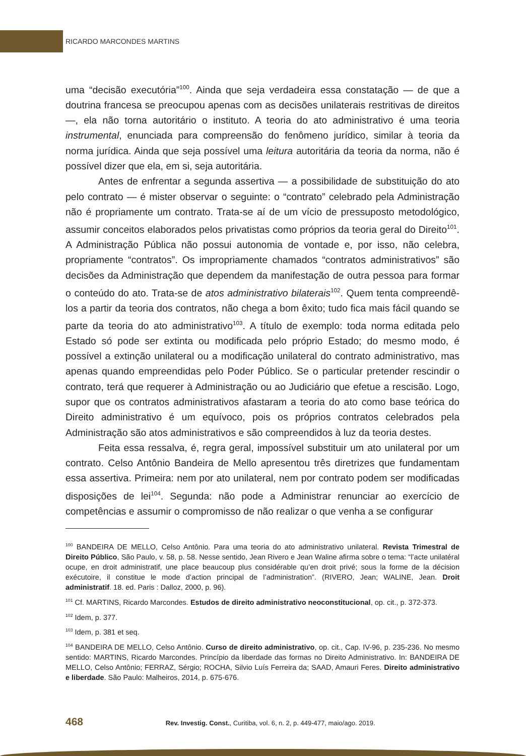RICARDO MARCONDES MARTINS
uma “decisão executória”<sup>100</sup>. Ainda que seja verdadeira essa constatação — de que a doutrina francesa se preocupou apenas com as decisões unilaterais restritivas de direitos —, ela não torna autoritário o instituto. A teoria do ato administrativo é uma teoria instrumental, enunciada para compreensão do fenômeno jurídico, similar à teoria da norma jurídica. Ainda que seja possível uma leitura autoritária da teoria da norma, não é possível dizer que ela, em si, seja autoritária.
Antes de enfrentar a segunda assertiva — a possibilidade de substituição do ato pelo contrato — é mister observar o seguinte: o “contrato” celebrado pela Administração não é propriamente um contrato. Trata-se aí de um vício de pressuposto metodológico, assumir conceitos elaborados pelos privatistas como próprios da teoria geral do Direito<sup>101</sup>. A Administração Pública não possui autonomia de vontade e, por isso, não celebra, propriamente “contratos”. Os impropriamente chamados “contratos administrativos” são decisões da Administração que dependem da manifestação de outra pessoa para formar o conteúdo do ato. Trata-se de atos administrativo bilaterais<sup>102</sup>. Quem tenta compreendê-los a partir da teoria dos contratos, não chega a bom êxito; tudo fica mais fácil quando se parte da teoria do ato administrativo<sup>103</sup>. A título de exemplo: toda norma editada pelo Estado só pode ser extinta ou modificada pelo próprio Estado; do mesmo modo, é possível a extinção unilateral ou a modificação unilateral do contrato administrativo, mas apenas quando empreendidas pelo Poder Público. Se o particular pretender rescindir o contrato, terá que requerer à Administração ou ao Judiciário que efetue a rescisão. Logo, supor que os contratos administrativos afastaram a teoria do ato como base teórica do Direito administrativo é um equívoco, pois os próprios contratos celebrados pela Administração são atos administrativos e são compreendidos à luz da teoria destes.
Feita essa ressalva, é, regra geral, impossível substituir um ato unilateral por um contrato. Celso Antônio Bandeira de Mello apresentou três diretrizes que fundamentam essa assertiva. Primeira: nem por ato unilateral, nem por contrato podem ser modificadas disposições de lei<sup>104</sup>. Segunda: não pode a Administrar renunciar ao exercício de competências e assumir o compromisso de não realizar o que venha a se configurar
<sup>100</sup> BANDEIRA DE MELLO, Celso Antônio. Para uma teoria do ato administrativo unilateral. Revista Trimestral de Direito Público, São Paulo, v. 58, p. 58. Nesse sentido, Jean Rivero e Jean Waline afirma sobre o tema: “l’acte unilatéral ocupe, en droit administratif, une place beaucoup plus considérable qu’en droit privé; sous la forme de la décision exécutoire, il constitue le mode d’action principal de l’administration”. (RIVERO, Jean; WALINE, Jean. Droit administratif. 18. ed. Paris : Dalloz, 2000, p. 96).
<sup>101</sup> Cf. MARTINS, Ricardo Marcondes. Estudos de direito administrativo neoconstitucional, op. cit., p. 372-373.
<sup>102</sup> Idem, p. 377.
<sup>103</sup> Idem, p. 381 et seq.
<sup>104</sup> BANDEIRA DE MELLO, Celso Antônio. Curso de direito administrativo, op. cit., Cap. IV-96, p. 235-236. No mesmo sentido: MARTINS, Ricardo Marcondes. Princípio da liberdade das formas no Direito Administrativo. In: BANDEIRA DE MELLO, Celso Antônio; FERRAZ, Sérgio; ROCHA, Silvio Luís Ferreira da; SAAD, Amauri Feres. Direito administrativo e liberdade. São Paulo: Malheiros, 2014, p. 675-676.
468 Rev. Investig. Const., Curitiba, vol. 6, n. 2, p. 449-477, maio/ago. 2019.